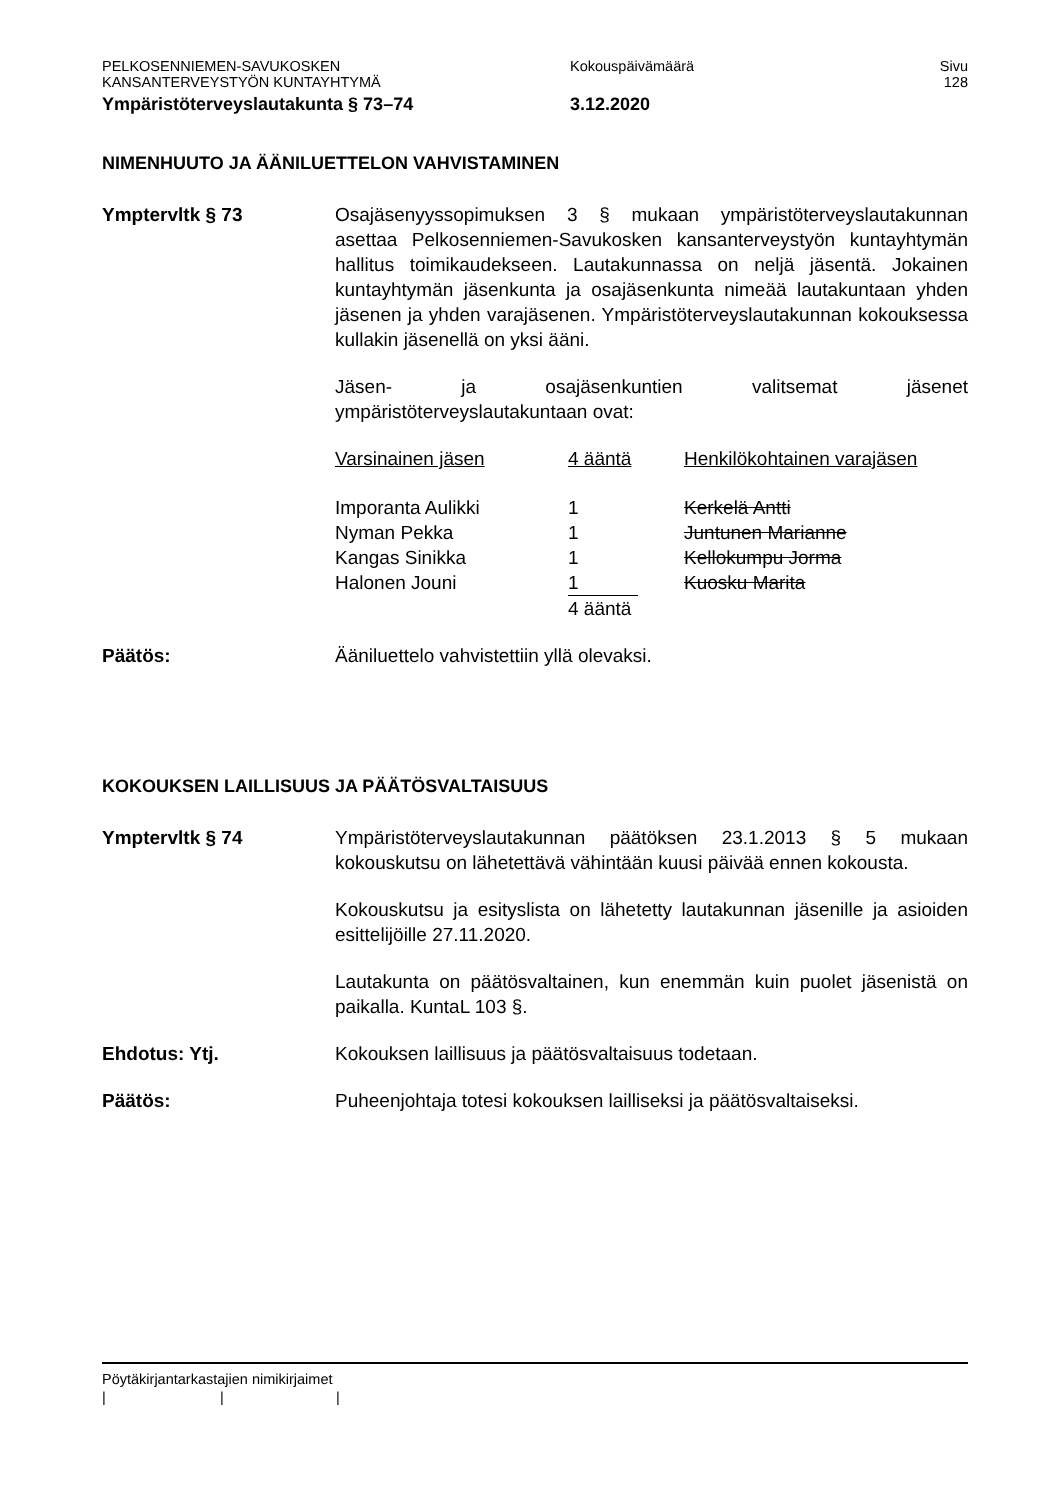PELKOSENNIEMEN-SAVUKOSKEN
KANSANTERVEYSTYÖN KUNTAYHTYMÄ
Kokouspäivämäärä Sivu
128
Ympäristöterveyslautakunta § 73–74 3.12.2020
NIMENHUUTO JA ÄÄNILUETTELON VAHVISTAMINEN
Ymptervltk § 73 Osajäsenyyssopimuksen 3 § mukaan ympäristöterveyslautakunnan asettaa Pelkosenniemen-Savukosken kansanterveystyön kuntayhtymän hallitus toimikaudekseen. Lautakunnassa on neljä jäsentä. Jokainen kuntayhtymän jäsenkunta ja osajäsenkunta nimeää lautakuntaan yhden jäsenen ja yhden varajäsenen. Ympäristöterveyslautakunnan kokouksessa kullakin jäsenellä on yksi ääni.
Jäsen- ja osajäsenkuntien valitsemat jäsenet ympäristöterveyslautakuntaan ovat:
| Varsinainen jäsen | 4 ääntä | Henkilökohtainen varajäsen |
| Imporanta Aulikki | 1 | Kerkelä Antti |
| Nyman Pekka | 1 | Juntunen Marianne |
| Kangas Sinikka | 1 | Kellokumpu Jorma |
| Halonen Jouni | 1 | Kuosku Marita |
| | 4 ääntä | |
Päätös: Ääniluettelo vahvistettiin yllä olevaksi.
KOKOUKSEN LAILLISUUS JA PÄÄTÖSVALTAISUUS
Ymptervltk § 74 Ympäristöterveyslautakunnan päätöksen 23.1.2013 § 5 mukaan kokouskutsu on lähetettävä vähintään kuusi päivää ennen kokousta.
Kokouskutsu ja esityslista on lähetetty lautakunnan jäsenille ja asioiden esittelijöille 27.11.2020.
Lautakunta on päätösvaltainen, kun enemmän kuin puolet jäsenistä on paikalla. KuntaL 103 §.
Ehdotus: Ytj. Kokouksen laillisuus ja päätösvaltaisuus todetaan.
Päätös: Puheenjohtaja totesi kokouksen lailliseksi ja päätösvaltaiseksi.
Pöytäkirjantarkastajien nimikirjaimet
| | |